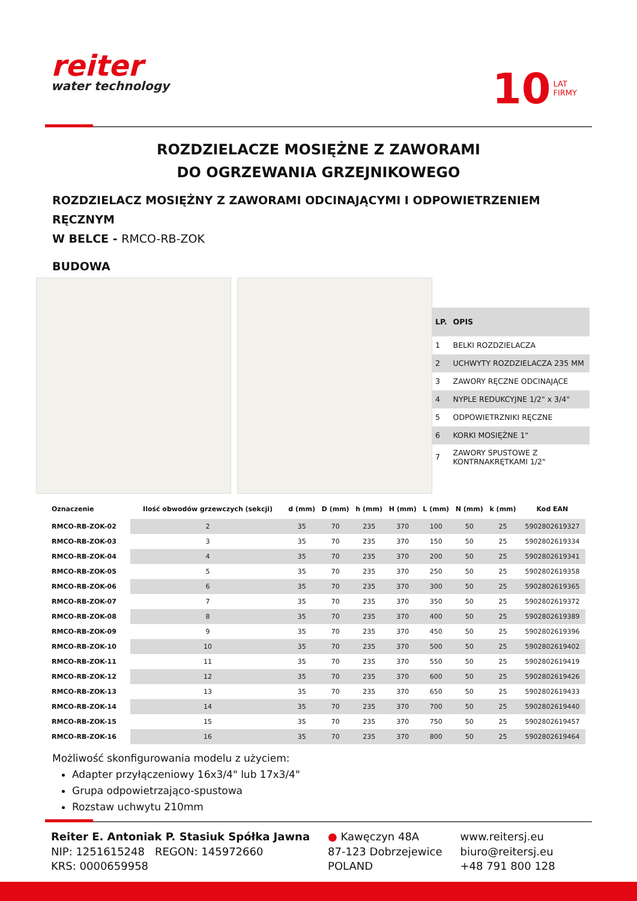reiter
water technology
10 LAT
FIRMY
ROZDZIELACZE MOSIĘŻNE Z ZAWORAMI
DO OGRZEWANIA GRZEJNIKOWEGO
ROZDZIELACZ MOSIĘŻNY Z ZAWORAMI ODCINAJĄCYMI I ODPOWIETRZENIEM RĘCZNYM
W BELCE - RMCO-RB-ZOK
BUDOWA
| LP. | OPIS |
| --- | --- |
| 1 | BELKI ROZDZIELACZA |
| 2 | UCHWYTY ROZDZIELACZA 235 MM |
| 3 | ZAWORY RĘCZNE ODCINAJĄCE |
| 4 | NYPLE REDUKCYJNE 1/2" x 3/4" |
| 5 | ODPOWIETRZNIKI RĘCZNE |
| 6 | KORKI MOSIĘŻNE 1" |
| 7 | ZAWORY SPUSTOWE Z KONTRNAKRĘTKAMI 1/2" |
| Oznaczenie | Ilość obwodów grzewczych (sekcji) | d (mm) | D (mm) | h (mm) | H (mm) | L (mm) | N (mm) | k (mm) | Kod EAN |
| --- | --- | --- | --- | --- | --- | --- | --- | --- | --- |
| RMCO-RB-ZOK-02 | 2 | 35 | 70 | 235 | 370 | 100 | 50 | 25 | 5902802619327 |
| RMCO-RB-ZOK-03 | 3 | 35 | 70 | 235 | 370 | 150 | 50 | 25 | 5902802619334 |
| RMCO-RB-ZOK-04 | 4 | 35 | 70 | 235 | 370 | 200 | 50 | 25 | 5902802619341 |
| RMCO-RB-ZOK-05 | 5 | 35 | 70 | 235 | 370 | 250 | 50 | 25 | 5902802619358 |
| RMCO-RB-ZOK-06 | 6 | 35 | 70 | 235 | 370 | 300 | 50 | 25 | 5902802619365 |
| RMCO-RB-ZOK-07 | 7 | 35 | 70 | 235 | 370 | 350 | 50 | 25 | 5902802619372 |
| RMCO-RB-ZOK-08 | 8 | 35 | 70 | 235 | 370 | 400 | 50 | 25 | 5902802619389 |
| RMCO-RB-ZOK-09 | 9 | 35 | 70 | 235 | 370 | 450 | 50 | 25 | 5902802619396 |
| RMCO-RB-ZOK-10 | 10 | 35 | 70 | 235 | 370 | 500 | 50 | 25 | 5902802619402 |
| RMCO-RB-ZOK-11 | 11 | 35 | 70 | 235 | 370 | 550 | 50 | 25 | 5902802619419 |
| RMCO-RB-ZOK-12 | 12 | 35 | 70 | 235 | 370 | 600 | 50 | 25 | 5902802619426 |
| RMCO-RB-ZOK-13 | 13 | 35 | 70 | 235 | 370 | 650 | 50 | 25 | 5902802619433 |
| RMCO-RB-ZOK-14 | 14 | 35 | 70 | 235 | 370 | 700 | 50 | 25 | 5902802619440 |
| RMCO-RB-ZOK-15 | 15 | 35 | 70 | 235 | 370 | 750 | 50 | 25 | 5902802619457 |
| RMCO-RB-ZOK-16 | 16 | 35 | 70 | 235 | 370 | 800 | 50 | 25 | 5902802619464 |
Możliwość skonfigurowania modelu z użyciem:
Adapter przyłączeniowy 16x3/4" lub 17x3/4"
Grupa odpowietrzająco-spustowa
Rozstaw uchwytu 210mm
Reiter E. Antoniak P. Stasiuk Spółka Jawna
NIP: 1251615248 REGON: 145972660
KRS: 0000659958
● Kawęczyn 48A
87-123 Dobrzejewice
POLAND
www.reitersj.eu
biuro@reitersj.eu
+48 791 800 128